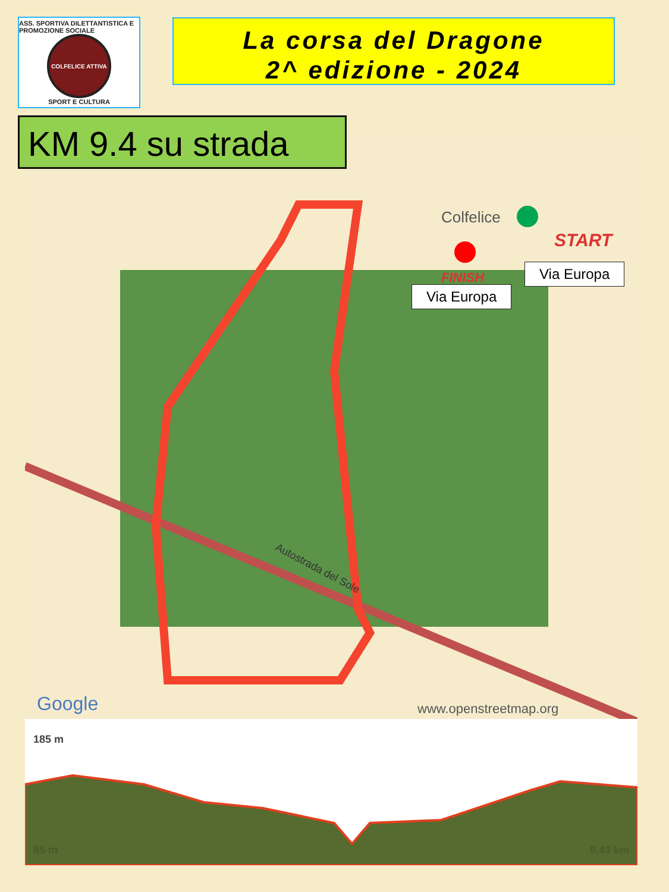ASS. SPORTIVA DILETTANTISTICA E PROMOZIONE SOCIALE
COLFELICE ATTIVA
SPORT E CULTURA
La corsa del Dragone
2^ edizione - 2024
KM 9.4 su strada
Colfelice
Autostrada del Sole
Google
www.openstreetmap.org
FINISH
START
Via Europa
Via Europa
185 m
85 m 9,43 km